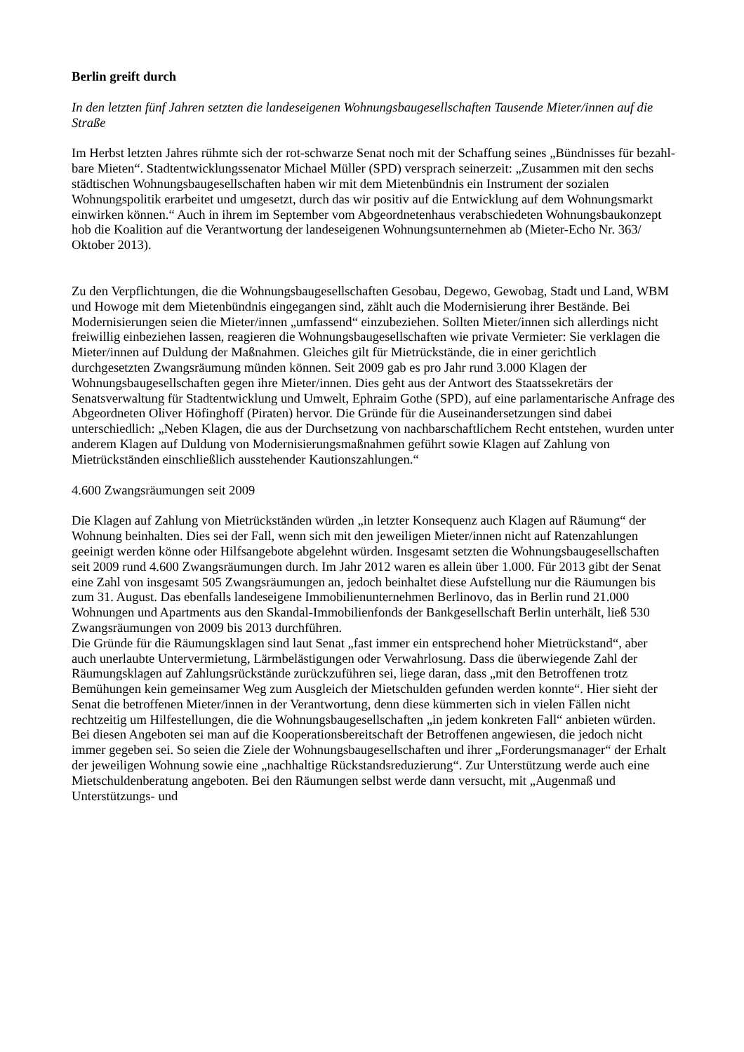Berlin greift durch
In den letzten fünf Jahren setzten die landeseigenen Wohnungsbaugesellschaften Tausende Mieter/innen auf die Straße
Im Herbst letzten Jahres rühmte sich der rot-schwarze Senat noch mit der Schaffung seines „Bündnisses für bezahl-bare Mieten“. Stadtentwicklungssenator Michael Müller (SPD) versprach seinerzeit: „Zusammen mit den sechs städtischen Wohnungsbaugesellschaften haben wir mit dem Mietenbündnis ein Instrument der sozialen Wohnungspolitik erarbeitet und umgesetzt, durch das wir positiv auf die Entwicklung auf dem Wohnungsmarkt einwirken können.“ Auch in ihrem im September vom Abgeordnetenhaus verabschiedeten Wohnungsbaukonzept hob die Koalition auf die Verantwortung der landeseigenen Wohnungsunternehmen ab (Mieter-Echo Nr. 363/ Oktober 2013).
Zu den Verpflichtungen, die die Wohnungsbaugesellschaften Gesobau, Degewo, Gewobag, Stadt und Land, WBM und Howoge mit dem Mietenbündnis eingegangen sind, zählt auch die Modernisierung ihrer Bestände. Bei Modernisierungen seien die Mieter/innen „umfassend“ einzubeziehen. Sollten Mieter/innen sich allerdings nicht freiwillig einbeziehen lassen, reagieren die Wohnungsbaugesellschaften wie private Vermieter: Sie verklagen die Mieter/innen auf Duldung der Maßnahmen. Gleiches gilt für Mietrückstände, die in einer gerichtlich durchgesetzten Zwangsräumung münden können. Seit 2009 gab es pro Jahr rund 3.000 Klagen der Wohnungsbaugesellschaften gegen ihre Mieter/innen. Dies geht aus der Antwort des Staatssekretärs der Senatsverwaltung für Stadtentwicklung und Umwelt, Ephraim Gothe (SPD), auf eine parlamentarische Anfrage des Abgeordneten Oliver Höfinghoff (Piraten) hervor. Die Gründe für die Auseinandersetzungen sind dabei unterschiedlich: „Neben Klagen, die aus der Durchsetzung von nachbarschaftlichem Recht entstehen, wurden unter anderem Klagen auf Duldung von Modernisierungsmaßnahmen geführt sowie Klagen auf Zahlung von Mietrückständen einschließlich ausstehender Kautionszahlungen.“
4.600 Zwangsräumungen seit 2009
Die Klagen auf Zahlung von Mietrückständen würden „in letzter Konsequenz auch Klagen auf Räumung“ der Wohnung beinhalten. Dies sei der Fall, wenn sich mit den jeweiligen Mieter/innen nicht auf Ratenzahlungen geeinigt werden könne oder Hilfsangebote abgelehnt würden. Insgesamt setzten die Wohnungsbaugesellschaften seit 2009 rund 4.600 Zwangsräumungen durch. Im Jahr 2012 waren es allein über 1.000. Für 2013 gibt der Senat eine Zahl von insgesamt 505 Zwangsräumungen an, jedoch beinhaltet diese Aufstellung nur die Räumungen bis zum 31. August. Das ebenfalls landeseigene Immobilienunternehmen Berlinovo, das in Berlin rund 21.000 Wohnungen und Apartments aus den Skandal-Immobilienfonds der Bankgesellschaft Berlin unterhält, ließ 530 Zwangsräumungen von 2009 bis 2013 durchführen.
Die Gründe für die Räumungsklagen sind laut Senat „fast immer ein entsprechend hoher Mietrückstand“, aber auch unerlaubte Untervermietung, Lärmbelästigungen oder Verwahrlosung. Dass die überwiegende Zahl der Räumungsklagen auf Zahlungsrückstände zurückzuführen sei, liege daran, dass „mit den Betroffenen trotz Bemühungen kein gemeinsamer Weg zum Ausgleich der Mietschulden gefunden werden konnte“. Hier sieht der Senat die betroffenen Mieter/innen in der Verantwortung, denn diese kümmerten sich in vielen Fällen nicht rechtzeitig um Hilfestellungen, die die Wohnungsbaugesellschaften „in jedem konkreten Fall“ anbieten würden. Bei diesen Angeboten sei man auf die Kooperationsbereitschaft der Betroffenen angewiesen, die jedoch nicht immer gegeben sei. So seien die Ziele der Wohnungsbaugesellschaften und ihrer „Forderungsmanager“ der Erhalt der jeweiligen Wohnung sowie eine „nachhaltige Rückstandsreduzierung“. Zur Unterstützung werde auch eine Mietschuldenberatung angeboten. Bei den Räumungen selbst werde dann versucht, mit „Augenmaß und Unterstützungs- und